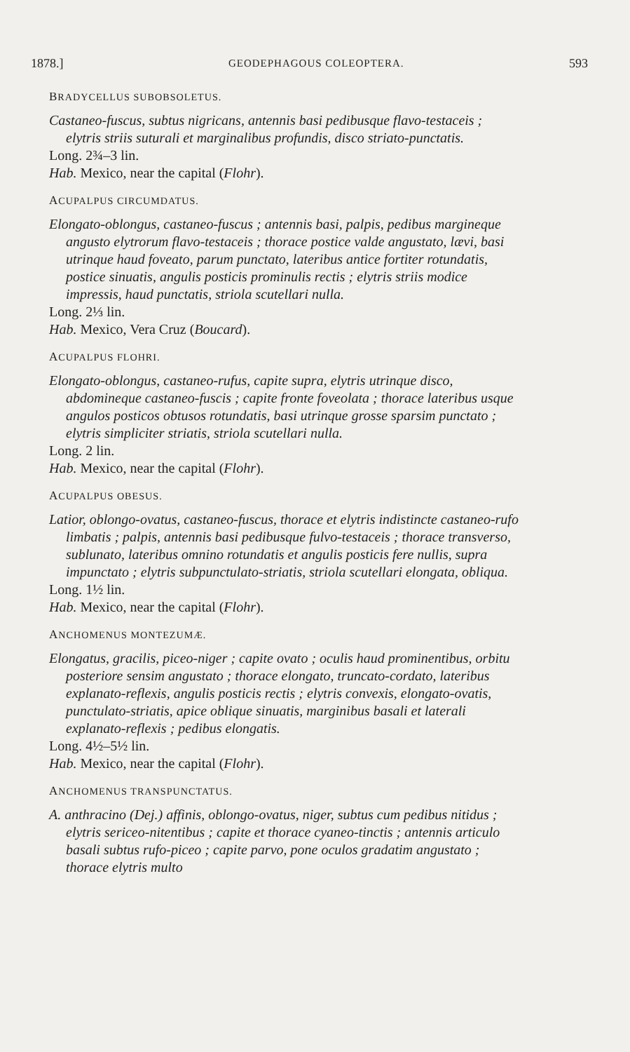1878.] GEODEPHAGOUS COLEOPTERA. 593
BRADYCELLUS SUBOBSOLETUS.
Castaneo-fuscus, subtus nigricans, antennis basi pedibusque flavo-testaceis ; elytris striis suturali et marginalibus profundis, disco striato-punctatis.
Long. 2¾–3 lin.
Hab. Mexico, near the capital (Flohr).
ACUPALPUS CIRCUMDATUS.
Elongato-oblongus, castaneo-fuscus ; antennis basi, palpis, pedibus margineque angusto elytrorum flavo-testaceis ; thorace postice valde angustato, lævi, basi utrinque haud foveato, parum punctato, lateribus antice fortiter rotundatis, postice sinuatis, angulis posticis prominulis rectis ; elytris striis modice impressis, haud punctatis, striola scutellari nulla.
Long. 2⅓ lin.
Hab. Mexico, Vera Cruz (Boucard).
ACUPALPUS FLOHRI.
Elongato-oblongus, castaneo-rufus, capite supra, elytris utrinque disco, abdomineque castaneo-fuscis ; capite fronte foveolata ; thorace lateribus usque angulos posticos obtusos rotundatis, basi utrinque grosse sparsim punctato ; elytris simpliciter striatis, striola scutellari nulla.
Long. 2 lin.
Hab. Mexico, near the capital (Flohr).
ACUPALPUS OBESUS.
Latior, oblongo-ovatus, castaneo-fuscus, thorace et elytris indistincte castaneo-rufo limbatis ; palpis, antennis basi pedibusque fulvo-testaceis ; thorace transverso, sublunato, lateribus omnino rotundatis et angulis posticis fere nullis, supra impunctato ; elytris subpunctulato-striatis, striola scutellari elongata, obliqua.
Long. 1½ lin.
Hab. Mexico, near the capital (Flohr).
ANCHOMENUS MONTEZUMÆ.
Elongatus, gracilis, piceo-niger ; capite ovato ; oculis haud prominentibus, orbitu posteriore sensim angustato ; thorace elongato, truncato-cordato, lateribus explanato-reflexis, angulis posticis rectis ; elytris convexis, elongato-ovatis, punctulato-striatis, apice oblique sinuatis, marginibus basali et laterali explanato-reflexis ; pedibus elongatis.
Long. 4½–5½ lin.
Hab. Mexico, near the capital (Flohr).
ANCHOMENUS TRANSPUNCTATUS.
A. anthracino (Dej.) affinis, oblongo-ovatus, niger, subtus cum pedibus nitidus ; elytris sericeo-nitentibus ; capite et thorace cyaneo-tinctis ; antennis articulo basali subtus rufo-piceo ; capite parvo, pone oculos gradatim angustato ; thorace elytris multo